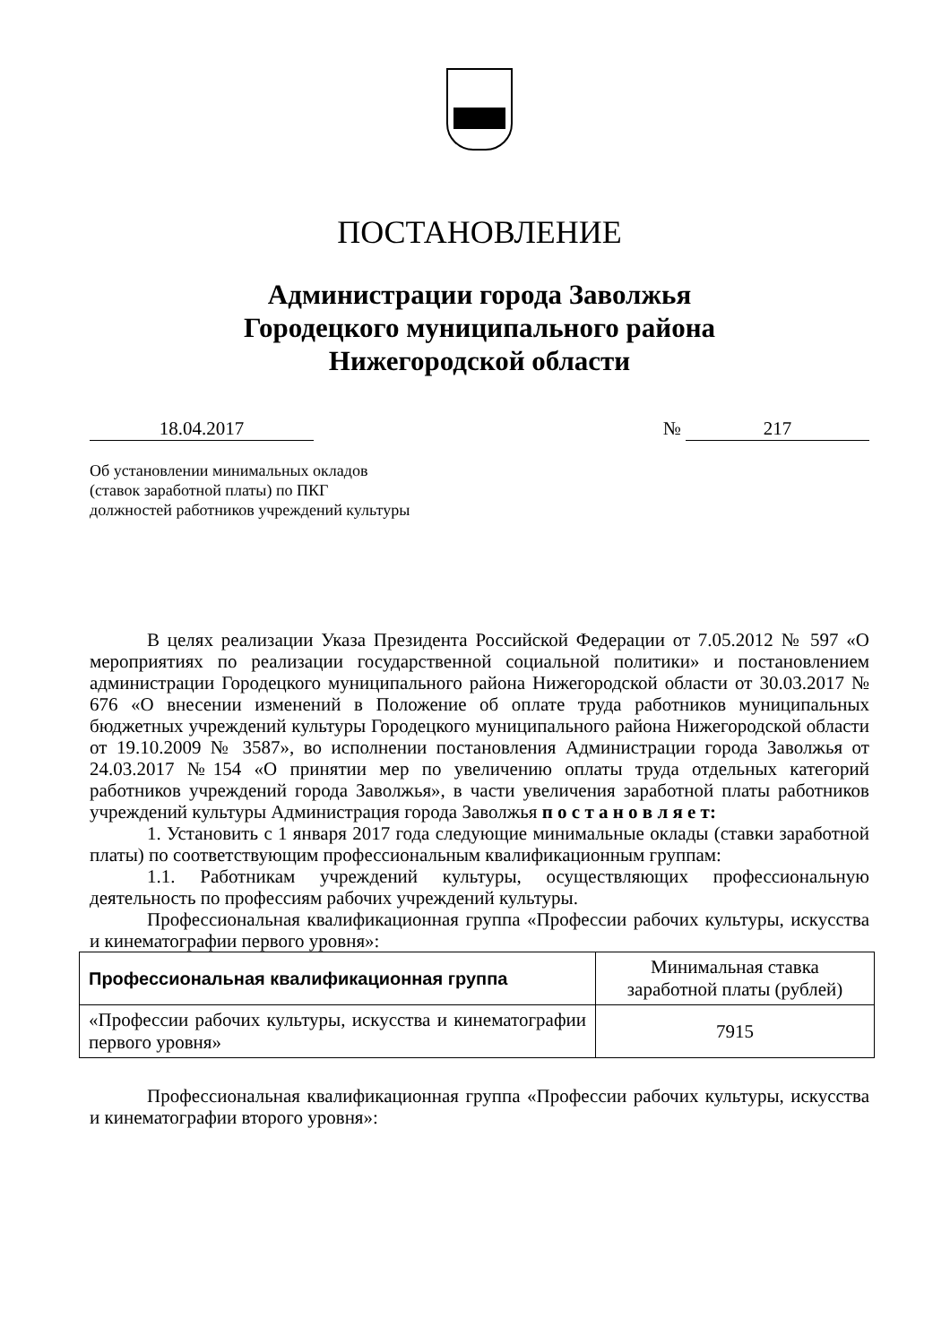ПОСТАНОВЛЕНИЕ
Администрации города Заволжья
Городецкого муниципального района
Нижегородской области
18.04.2017 № 217
Об установлении минимальных окладов
(ставок заработной платы) по ПКГ
должностей работников учреждений культуры
В целях реализации Указа Президента Российской Федерации от 7.05.2012 № 597 «О мероприятиях по реализации государственной социальной политики» и постановлением администрации Городецкого муниципального района Нижегородской области от 30.03.2017 № 676 «О внесении изменений в Положение об оплате труда работников муниципальных бюджетных учреждений культуры Городецкого муниципального района Нижегородской области от 19.10.2009 № 3587», во исполнении постановления Администрации города Заволжья от 24.03.2017 №154 «О принятии мер по увеличению оплаты труда отдельных категорий работников учреждений города Заволжья», в части увеличения заработной платы работников учреждений культуры Администрация города Заволжья п о с т а н о в л я е т:
1. Установить с 1 января 2017 года следующие минимальные оклады (ставки заработной платы) по соответствующим профессиональным квалификационным группам:
1.1. Работникам учреждений культуры, осуществляющих профессиональную деятельность по профессиям рабочих учреждений культуры.
Профессиональная квалификационная группа «Профессии рабочих культуры, искусства и кинематографии первого уровня»:
| Профессиональная квалификационная группа | Минимальная ставка заработной платы (рублей) |
| «Профессии рабочих культуры, искусства и кинематографии первого уровня» | 7915 |
Профессиональная квалификационная группа «Профессии рабочих культуры, искусства и кинематографии второго уровня»: